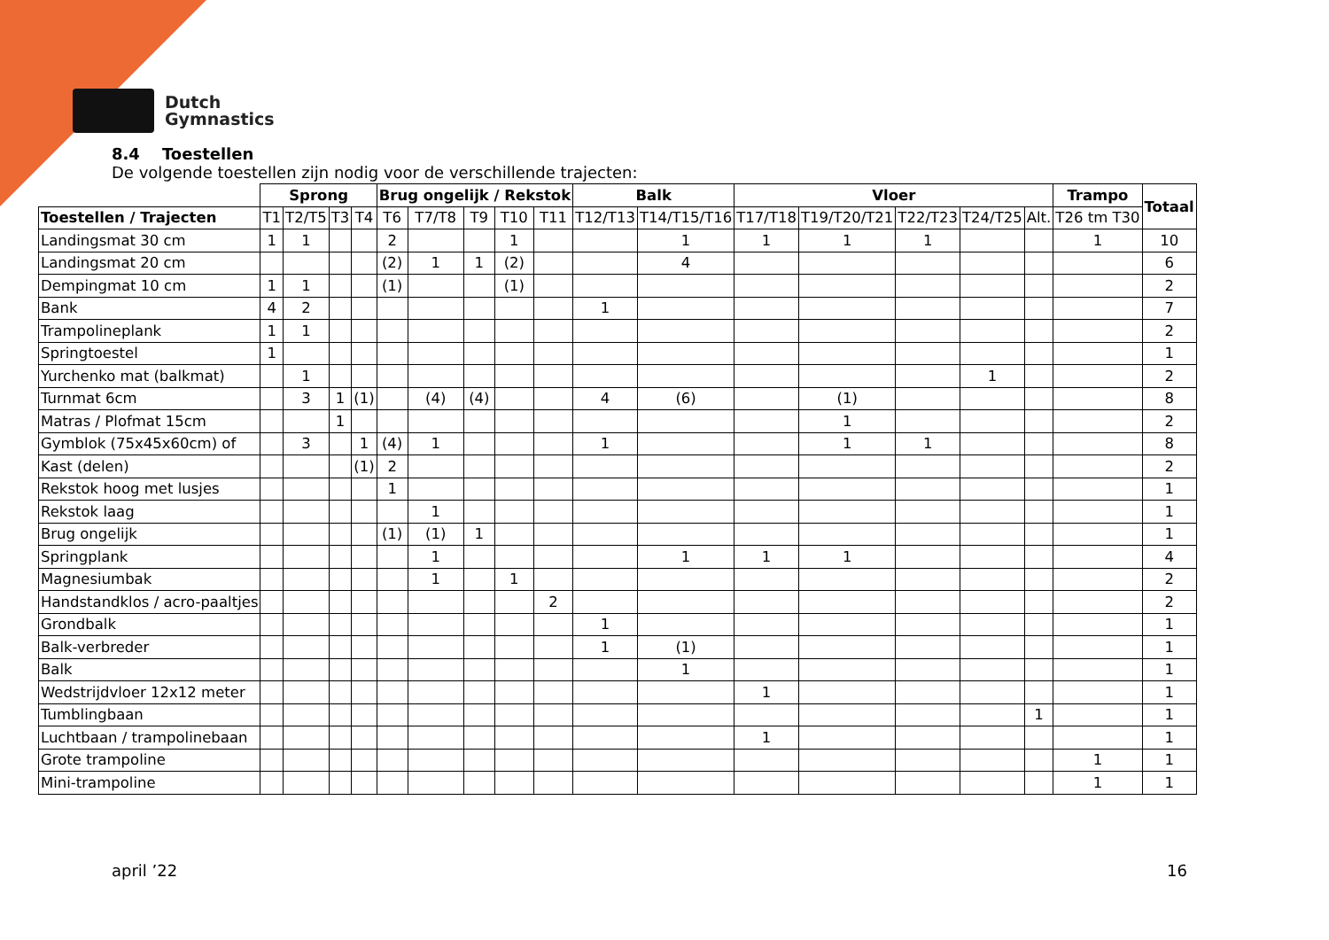Dutch
Gymnastics
8.4 Toestellen
De volgende toestellen zijn nodig voor de verschillende trajecten:
| | Sprong | | | | Brug ongelijk / Rekstok | | | | | Balk | | Vloer | | | | | Trampo | Totaal |
| --- | --- | --- | --- | --- | --- | --- | --- | --- | --- | --- | --- | --- | --- | --- | --- | --- | --- | --- |
| Toestellen / Trajecten | T1 | T2/T5 | T3 | T4 | T6 | T7/T8 | T9 | T10 | T11 | T12/T13 | T14/T15/T16 | T17/T18 | T19/T20/T21 | T22/T23 | T24/T25 | Alt. | T26 tm T30 | |
| Landingsmat 30 cm | 1 | 1 | | | 2 | | | 1 | | | 1 | 1 | 1 | 1 | | | 1 | 10 |
| Landingsmat 20 cm | | | | | (2) | 1 | 1 | (2) | | | 4 | | | | | | | 6 |
| Dempingmat 10 cm | 1 | 1 | | | (1) | | | (1) | | | | | | | | | | 2 |
| Bank | 4 | 2 | | | | | | | | 1 | | | | | | | | 7 |
| Trampolineplank | 1 | 1 | | | | | | | | | | | | | | | | 2 |
| Springtoestel | 1 | | | | | | | | | | | | | | | | | 1 |
| Yurchenko mat (balkmat) | | 1 | | | | | | | | | | | | | 1 | | | 2 |
| Turnmat 6cm | | 3 | 1 | (1) | | (4) | (4) | | | 4 | (6) | | (1) | | | | | 8 |
| Matras / Plofmat 15cm | | | 1 | | | | | | | | | | 1 | | | | | 2 |
| Gymblok (75x45x60cm) of | | 3 | | 1 | (4) | 1 | | | | 1 | | | 1 | 1 | | | | 8 |
| Kast (delen) | | | | (1) | 2 | | | | | | | | | | | | | 2 |
| Rekstok hoog met lusjes | | | | | 1 | | | | | | | | | | | | | 1 |
| Rekstok laag | | | | | | 1 | | | | | | | | | | | | 1 |
| Brug ongelijk | | | | | (1) | (1) | 1 | | | | | | | | | | | 1 |
| Springplank | | | | | | 1 | | | | | 1 | 1 | 1 | | | | | 4 |
| Magnesiumbak | | | | | | 1 | | 1 | | | | | | | | | | 2 |
| Handstandklos / acro-paaltjes | | | | | | | | | 2 | | | | | | | | | 2 |
| Grondbalk | | | | | | | | | | 1 | | | | | | | | 1 |
| Balk-verbreder | | | | | | | | | | 1 | (1) | | | | | | | 1 |
| Balk | | | | | | | | | | | 1 | | | | | | | 1 |
| Wedstrijdvloer 12x12 meter | | | | | | | | | | | | 1 | | | | | | 1 |
| Tumblingbaan | | | | | | | | | | | | | | | | 1 | | 1 |
| Luchtbaan / trampolinebaan | | | | | | | | | | | | 1 | | | | | | 1 |
| Grote trampoline | | | | | | | | | | | | | | | | | 1 | 1 |
| Mini-trampoline | | | | | | | | | | | | | | | | | 1 | 1 |
april ’22 16